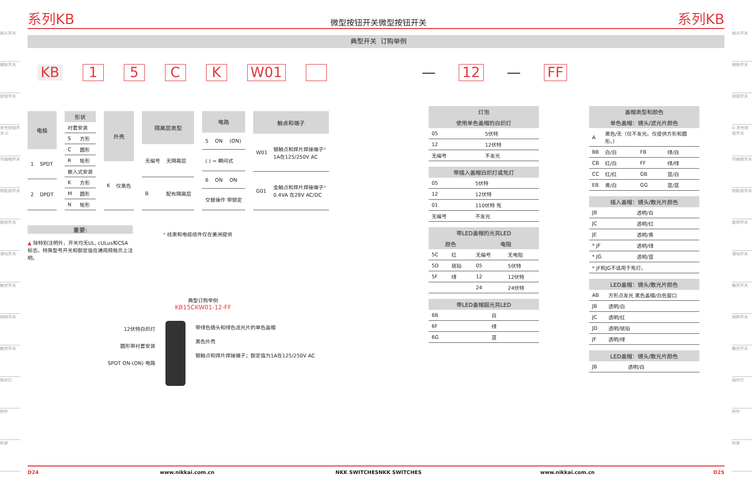摇头开关
翘板开关
按钮开关
发光按钮开关 D
可编程开关
钥匙锁开关
旋转开关
滑动开关
触觉开关
倾斜开关
触觉开关
指示灯
附件
附录
系列KB 微型按钮开关
典型开关
KB 15 CK W01
| 电极 | |
| --- | --- |
| 1 | SPDT |
| 2 | DPDT |
| 形状 | |
| --- | --- |
| 衬套安装 | |
| S | 方形 |
| C | 圆形 |
| R | 矩形 |
| 嵌入式安装 | |
| K | 方形 |
| M | 圆形 |
| N | 矩形 |
| 外壳 | |
| --- | --- |
| K | 仅黑色 |
| 隔离层类型 | |
| --- | --- |
| 无编号 | 无隔离层 |
| B | 配有隔离层 |
| 电路 | | |
| --- | --- | --- |
| 5 | ON | (ON) |
| ( ) = 瞬间式 | | |
| 6 | ON | ON |
| 交替操作 带锁定 | | |
| 触点和端子 | |
| --- | --- |
| W01 | 银触点和焊片焊接端子 * 1A在125/250V AC |
| G01 | 金触点和焊片焊接端子 * 0.4VA 在28V AC/DC |
重要:
▲ 除特别注明外，开关均无UL, cULus和CSA标志。特殊型号开关和额定值在通用规格页上注明。
* 线束和电缆组件仅在美洲提供
典型订购举例
KB15CKW01-12-FF
12伏特白炽灯
圆形带衬套安装
SPDT ON-(ON) 电路
带绿色镜头和绿色滤光片的单色盖帽
黑色外壳
银触点和焊片焊接端子；额定值为1A在125/250V AC
D24 www.nikkai.com.cn NKK SWITCHES
微型按钮开关 系列KB
订购举例
— 12 — FF
| 灯泡 | |
| --- | --- |
| 使用单色盖帽的白炽灯 | |
| 05 | 5伏特 |
| 12 | 12伏特 |
| 无编号 | 不发光 |
| 带插入盖帽白炽灯或氖灯 | |
| --- | --- |
| 05 | 5伏特 |
| 12 | 12伏特 |
| 01 | 110伏特 氖 |
| 无编号 | 不发光 |
| 带LED盖帽的光亮LED | | | |
| --- | --- | --- | --- |
| 颜色 | | 电阻 | |
| 5C | 红 | 无编号 | 无电阻 |
| 5D | 琥珀 | 05 | 5伏特 |
| 5F | 绿 | 12 | 12伏特 |
| | | 24 | 24伏特 |
| 带LED盖帽超光亮LED | |
| --- | --- |
| 6B | 白 |
| 6F | 绿 |
| 6G | 蓝 |
| 盖帽类型和颜色 | | | |
| --- | --- | --- | --- |
| 单色盖帽：镜头/滤光片颜色 | | | |
| A | 黑色/无（仅不发光。仅提供方形和圆形。） | | |
| BB | 白/白 | FB | 绿/白 |
| CB | 红/白 | FF | 绿/绿 |
| CC | 红/红 | GB | 蓝/白 |
| EB | 黄/白 | GG | 蓝/蓝 |
| 插入盖帽：镜头/散光片颜色 | |
| --- | --- |
| JB | 透明/白 |
| JC | 透明/红 |
| JE | 透明/黄 |
| * JF | 透明/绿 |
| * JG | 透明/蓝 |
| * JF和JG不适用于氖灯。 | |
| LED盖帽：镜头/散光片颜色 | |
| --- | --- |
| AB | 方形点发光 黑色盖帽/白色窗口 |
| JB | 透明/白 |
| JC | 透明/红 |
| JD | 透明/琥珀 |
| JF | 透明/绿 |
| LED盖帽：镜头/散光片颜色 | |
| --- | --- |
| JB | 透明/白 |
NKK SWITCHES www.nikkai.com.cn D25
摇头开关
翘板开关
按钮开关
D 发光按钮开关
可编程开关
钥匙锁开关
旋转开关
滑动开关
触觉开关
倾斜开关
触觉开关
指示灯
附件
附录